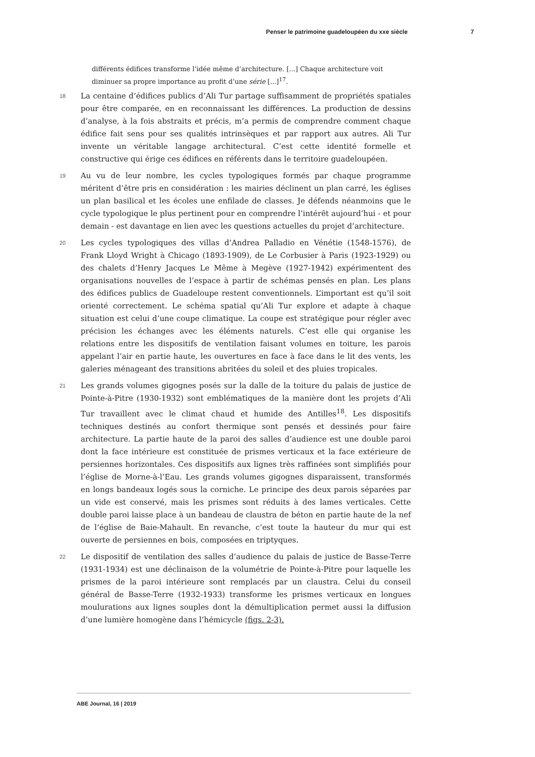Penser le patrimoine guadeloupéen du xxe siècle 7
différents édifices transforme l’idée même d’architecture. [...] Chaque architecture voit diminuer sa propre importance au profit d’une série [...]<sup>17</sup>.
18
La centaine d’édifices publics d’Ali Tur partage suffisamment de propriétés spatiales pour être comparée, en en reconnaissant les différences. La production de dessins d’analyse, à la fois abstraits et précis, m’a permis de comprendre comment chaque édifice fait sens pour ses qualités intrinsèques et par rapport aux autres. Ali Tur invente un véritable langage architectural. C’est cette identité formelle et constructive qui érige ces édifices en référents dans le territoire guadeloupéen.
19
Au vu de leur nombre, les cycles typologiques formés par chaque programme méritent d’être pris en considération : les mairies déclinent un plan carré, les églises un plan basilical et les écoles une enfilade de classes. Je défends néanmoins que le cycle typologique le plus pertinent pour en comprendre l’intérêt aujourd’hui - et pour demain - est davantage en lien avec les questions actuelles du projet d’architecture.
20
Les cycles typologiques des villas d’Andrea Palladio en Vénétie (1548-1576), de Frank Lloyd Wright à Chicago (1893-1909), de Le Corbusier à Paris (1923-1929) ou des chalets d’Henry Jacques Le Même à Megève (1927-1942) expérimentent des organisations nouvelles de l’espace à partir de schémas pensés en plan. Les plans des édifices publics de Guadeloupe restent conventionnels. L’important est qu’il soit orienté correctement. Le schéma spatial qu’Ali Tur explore et adapte à chaque situation est celui d’une coupe climatique. La coupe est stratégique pour régler avec précision les échanges avec les éléments naturels. C’est elle qui organise les relations entre les dispositifs de ventilation faisant volumes en toiture, les parois appelant l’air en partie haute, les ouvertures en face à face dans le lit des vents, les galeries ménageant des transitions abritées du soleil et des pluies tropicales.
21
Les grands volumes gigognes posés sur la dalle de la toiture du palais de justice de Pointe-à-Pitre (1930-1932) sont emblématiques de la manière dont les projets d’Ali Tur travaillent avec le climat chaud et humide des Antilles<sup>18</sup>. Les dispositifs techniques destinés au confort thermique sont pensés et dessinés pour faire architecture. La partie haute de la paroi des salles d’audience est une double paroi dont la face intérieure est constituée de prismes verticaux et la face extérieure de persiennes horizontales. Ces dispositifs aux lignes très raffinées sont simplifiés pour l’église de Morne-à-l’Eau. Les grands volumes gigognes disparaissent, transformés en longs bandeaux logés sous la corniche. Le principe des deux parois séparées par un vide est conservé, mais les prismes sont réduits à des lames verticales. Cette double paroi laisse place à un bandeau de claustra de béton en partie haute de la nef de l’église de Baie-Mahault. En revanche, c’est toute la hauteur du mur qui est ouverte de persiennes en bois, composées en triptyques.
22
Le dispositif de ventilation des salles d’audience du palais de justice de Basse-Terre (1931-1934) est une déclinaison de la volumétrie de Pointe-à-Pitre pour laquelle les prismes de la paroi intérieure sont remplacés par un claustra. Celui du conseil général de Basse-Terre (1932-1933) transforme les prismes verticaux en longues moulurations aux lignes souples dont la démultiplication permet aussi la diffusion d’une lumière homogène dans l’hémicycle (figs. 2-3).
ABE Journal, 16 | 2019